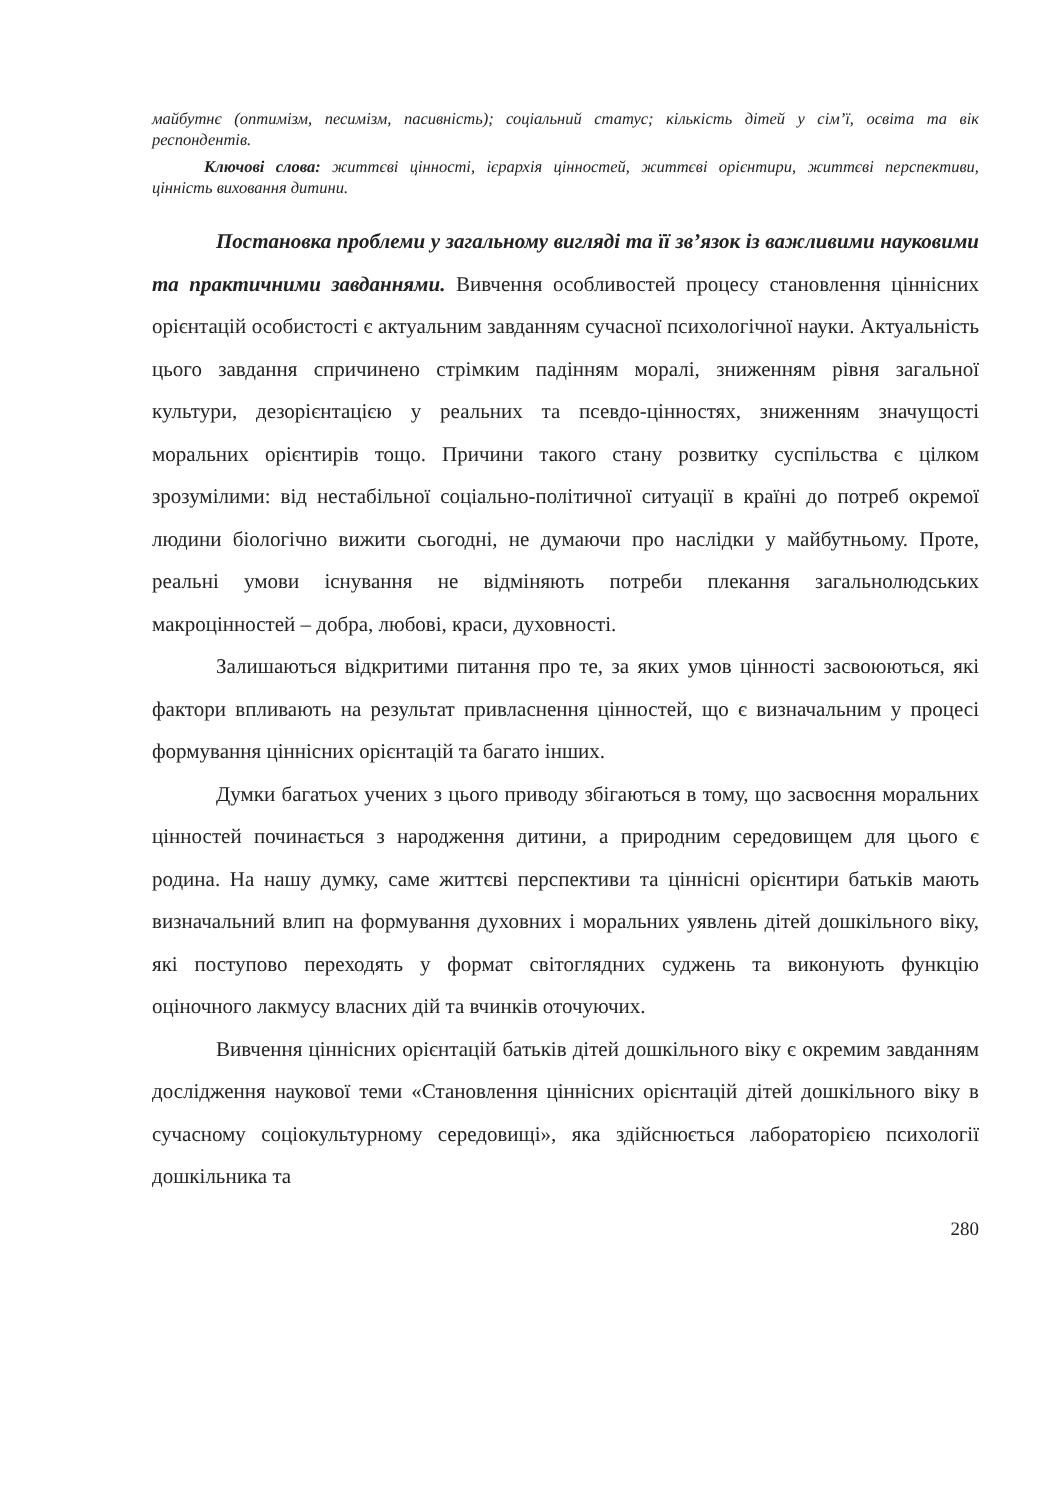майбутнє (оптимізм, песимізм, пасивність); соціальний статус; кількість дітей у сім’ї, освіта та вік респондентів.
Ключові слова: життєві цінності, ієрархія цінностей, життєві орієнтири, життєві перспективи, цінність виховання дитини.
Постановка проблеми у загальному вигляді та її зв’язок із важливими науковими та практичними завданнями. Вивчення особливостей процесу становлення ціннісних орієнтацій особистості є актуальним завданням сучасної психологічної науки. Актуальність цього завдання спричинено стрімким падінням моралі, зниженням рівня загальної культури, дезорієнтацією у реальних та псевдо-цінностях, зниженням значущості моральних орієнтирів тощо. Причини такого стану розвитку суспільства є цілком зрозумілими: від нестабільної соціально-політичної ситуації в країні до потреб окремої людини біологічно вижити сьогодні, не думаючи про наслідки у майбутньому. Проте, реальні умови існування не відміняють потреби плекання загальнолюдських макроцінностей – добра, любові, краси, духовності.
Залишаються відкритими питання про те, за яких умов цінності засвоюються, які фактори впливають на результат привласнення цінностей, що є визначальним у процесі формування ціннісних орієнтацій та багато інших.
Думки багатьох учених з цього приводу збігаються в тому, що засвоєння моральних цінностей починається з народження дитини, а природним середовищем для цього є родина. На нашу думку, саме життєві перспективи та ціннісні орієнтири батьків мають визначальний влип на формування духовних і моральних уявлень дітей дошкільного віку, які поступово переходять у формат світоглядних суджень та виконують функцію оціночного лакмусу власних дій та вчинків оточуючих.
Вивчення ціннісних орієнтацій батьків дітей дошкільного віку є окремим завданням дослідження наукової теми «Становлення ціннісних орієнтацій дітей дошкільного віку в сучасному соціокультурному середовищі», яка здійснюється лабораторією психології дошкільника та
280